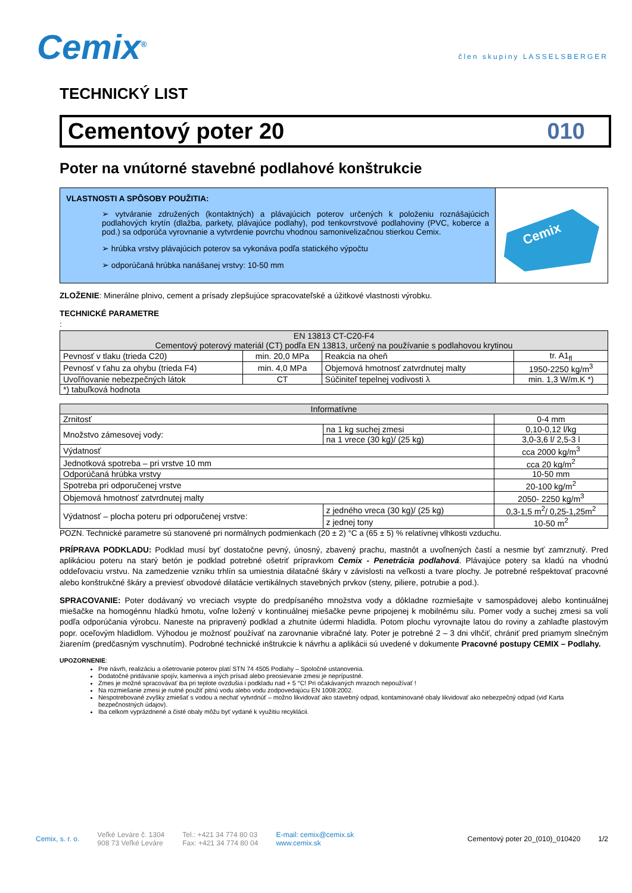Cemix<sup>®</sup>
člen skupiny LASSELSBERGER
TECHNICKÝ LIST
Cementový poter 20 010
Poter na vnútorné stavebné podlahové konštrukcie
VLASTNOSTI A SPÔSOBY POUŽITIA:
➢ vytváranie združených (kontaktných) a plávajúcich poterov určených k položeniu roznášajúcich podlahových krytín (dlažba, parkety, plávajúce podlahy), pod tenkovrstvové podlahoviny (PVC, koberce a pod.) sa odporúča vyrovnanie a vytvrdenie povrchu vhodnou samonivelizačnou stierkou Cemix.
➢ hrúbka vrstvy plávajúcich poterov sa vykonáva podľa statického výpočtu
➢ odporúčaná hrúbka nanášanej vrstvy: 10-50 mm
Cemix
ZLOŽENIE: Minerálne plnivo, cement a prísady zlepšujúce spracovateľské a úžitkové vlastnosti výrobku.
TECHNICKÉ PARAMETRE
:
| EN 13813 CT-C20-F4 Cementový poterový materiál (CT) podľa EN 13813, určený na používanie s podlahovou krytinou | | | |
| --- | --- | --- | --- |
| Pevnosť v tlaku (trieda C20) | min. 20,0 MPa | Reakcia na oheň | tr. A1<sub>fl</sub> |
| Pevnosť v ťahu za ohybu (trieda F4) | min. 4,0 MPa | Objemová hmotnosť zatvrdnutej malty | 1950-2250 kg/m<sup>3</sup> |
| Uvoľňovanie nebezpečných látok | CT | Súčiniteľ tepelnej vodivosti λ | min. 1,3 W/m.K *) |
| *) tabuľková hodnota | | | |
| Informatívne | | |
| --- | --- | --- |
| Zrnitosť | | 0-4 mm |
| Množstvo zámesovej vody: | na 1 kg suchej zmesi | 0,10-0,12 l/kg |
| | na 1 vrece (30 kg)/ (25 kg) | 3,0-3,6 l/ 2,5-3 l |
| Výdatnosť | | cca 2000 kg/m<sup>3</sup> |
| Jednotková spotreba – pri vrstve 10 mm | | cca 20 kg/m<sup>2</sup> |
| Odporúčaná hrúbka vrstvy | | 10-50 mm |
| Spotreba pri odporučenej vrstve | | 20-100 kg/m<sup>2</sup> |
| Objemová hmotnosť zatvrdnutej malty | | 2050- 2250 kg/m<sup>3</sup> |
| Výdatnosť – plocha poteru pri odporučenej vrstve: | z jedného vreca (30 kg)/ (25 kg) | 0,3-1,5 m<sup>2</sup>/ 0,25-1,25m<sup>2</sup> |
| | z jednej tony | 10-50 m<sup>2</sup> |
POZN. Technické parametre sú stanovené pri normálnych podmienkach (20 ± 2) °C a (65 ± 5) % relatívnej vlhkosti vzduchu.
PRÍPRAVA PODKLADU: Podklad musí byť dostatočne pevný, únosný, zbavený prachu, mastnôt a uvoľnených častí a nesmie byť zamrznutý. Pred aplikáciou poteru na starý betón je podklad potrebné ošetriť prípravkom Cemix - Penetrácia podlahová. Plávajúce potery sa kladú na vhodnú oddeľovaciu vrstvu. Na zamedzenie vzniku trhlín sa umiestnia dilatačné škáry v závislosti na veľkosti a tvare plochy. Je potrebné rešpektovať pracovné alebo konštrukčné škáry a previesť obvodové dilatácie vertikálnych stavebných prvkov (steny, piliere, potrubie a pod.).
SPRACOVANIE: Poter dodávaný vo vreciach vsypte do predpísaného množstva vody a dôkladne rozmiešajte v samospádovej alebo kontinuálnej miešačke na homogénnu hladkú hmotu, voľne ložený v kontinuálnej miešačke pevne pripojenej k mobilnému silu. Pomer vody a suchej zmesi sa volí podľa odporúčania výrobcu. Naneste na pripravený podklad a zhutnite údermi hladidla. Potom plochu vyrovnajte latou do roviny a zahlaďte plastovým popr. oceľovým hladidlom. Výhodou je možnosť používať na zarovnanie vibračné laty. Poter je potrebné 2 – 3 dni vlhčiť, chrániť pred priamym slnečným žiarením (predčasným vyschnutím). Podrobné technické inštrukcie k návrhu a aplikácii sú uvedené v dokumente Pracovné postupy CEMIX – Podlahy.
UPOZORNENIE:
Pre návrh, realizáciu a ošetrovanie poterov platí STN 74 4505 Podlahy – Spoločné ustanovenia.
Dodatočné pridávanie spojív, kameniva a iných prísad alebo preosievanie zmesi je neprípustné.
Zmes je možné spracovávať iba pri teplote ovzdušia i podkladu nad + 5 °C! Pri očakávaných mrazoch nepoužívať !
Na rozmiešanie zmesi je nutné použiť pitnú vodu alebo vodu zodpovedajúcu EN 1008:2002.
Nespotrebované zvyšky zmiešať s vodou a nechať vytvrdnúť – možno likvidovať ako stavebný odpad, kontaminované obaly likvidovať ako nebezpečný odpad (viď Karta bezpečnostných údajov).
Iba celkom vyprázdnené a čisté obaly môžu byť vydané k využitiu recyklácii.
Cemix, s. r. o.
Veľké Leváre č. 1304
908 73 Veľké Leváre
Tel.: +421 34 774 80 03
Fax: +421 34 774 80 04
E-mail: cemix@cemix.sk
www.cemix.sk
Cementový poter 20_(010)_010420
1/2